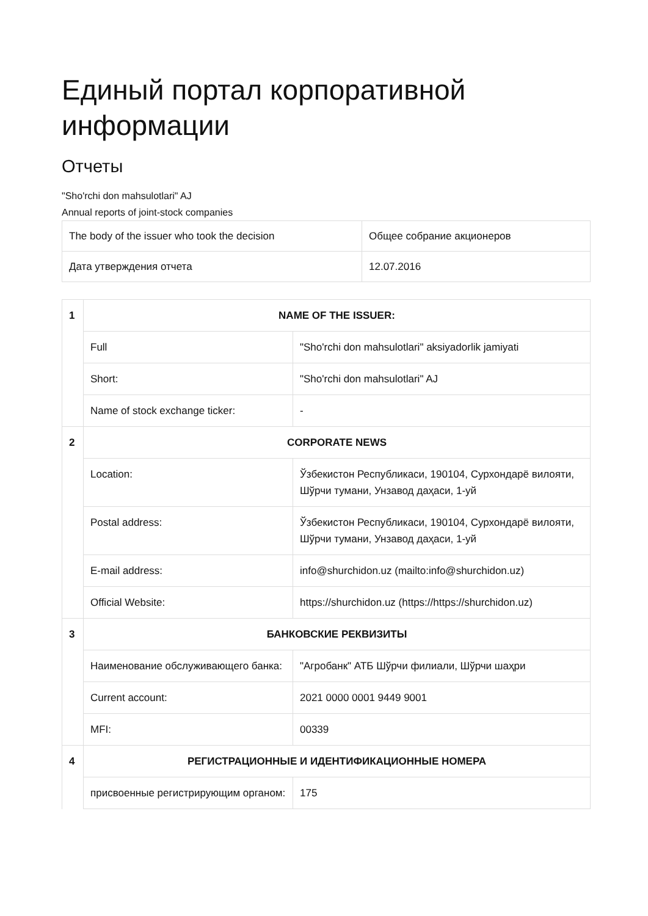Единый портал корпоративной
информации
Отчеты
"Sho'rchi don mahsulotlari" AJ
Annual reports of joint-stock companies
| The body of the issuer who took the decision | Общее собрание акционеров |
| Дата утверждения отчета | 12.07.2016 |
| 1 | NAME OF THE ISSUER: | |
| | Full | "Sho'rchi don mahsulotlari" aksiyadorlik jamiyati |
| | Short: | "Sho'rchi don mahsulotlari" AJ |
| | Name of stock exchange ticker: | - |
| 2 | CORPORATE NEWS | |
| | Location: | Ўзбекистон Республикаси, 190104, Сурхондарё вилояти, Шўрчи тумани, Унзавод даҳаси, 1-уй |
| | Postal address: | Ўзбекистон Республикаси, 190104, Сурхондарё вилояти, Шўрчи тумани, Унзавод даҳаси, 1-уй |
| | E-mail address: | info@shurchidon.uz (mailto:info@shurchidon.uz) |
| | Official Website: | https://shurchidon.uz (https://https://shurchidon.uz) |
| 3 | БАНКОВСКИЕ РЕКВИЗИТЫ | |
| | Наименование обслуживающего банка: | "Агробанк" АТБ Шўрчи филиали, Шўрчи шаҳри |
| | Current account: | 2021 0000 0001 9449 9001 |
| | MFI: | 00339 |
| 4 | РЕГИСТРАЦИОННЫЕ И ИДЕНТИФИКАЦИОННЫЕ НОМЕРА | |
| | присвоенные регистрирующим органом: | 175 |